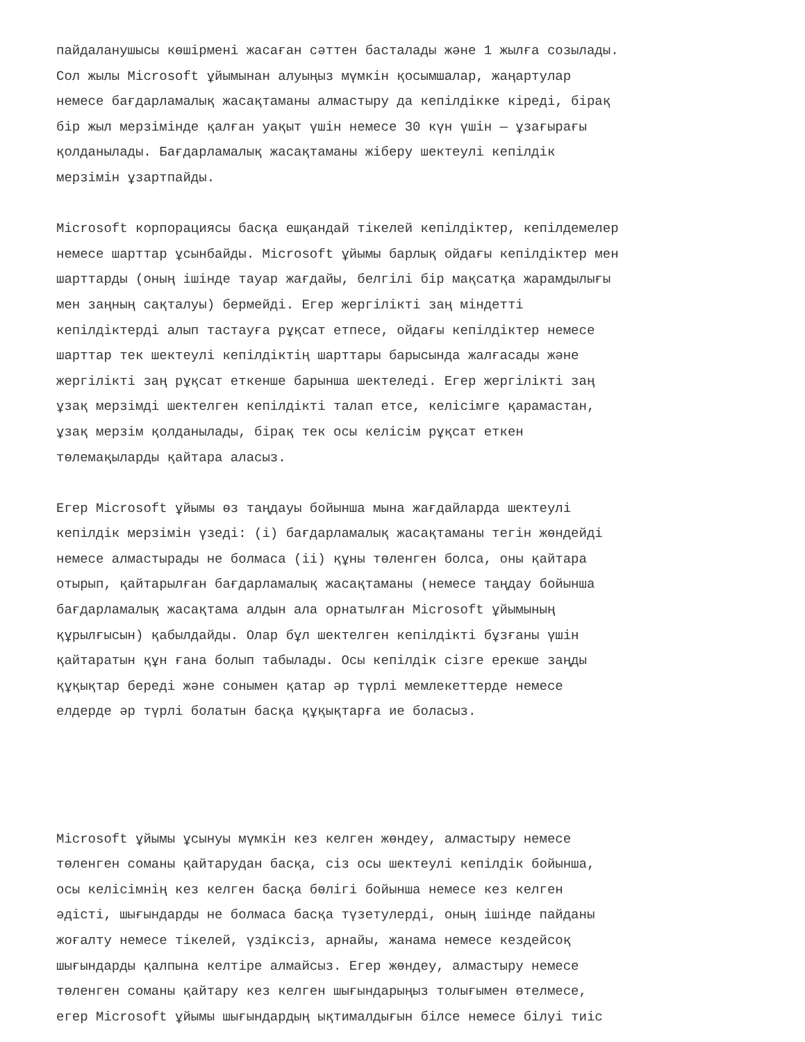пайдаланушысы көшірмені жасаған сәттен басталады және 1 жылға созылады. Сол жылы Microsoft ұйымынан алуыңыз мүмкін қосымшалар, жаңартулар немесе бағдарламалық жасақтаманы алмастыру да кепілдікке кіреді, бірақ бір жыл мерзімінде қалған уақыт үшін немесе 30 күн үшін — ұзағырағы қолданылады. Бағдарламалық жасақтаманы жіберу шектеулі кепілдік мерзімін ұзартпайды.
Microsoft корпорациясы басқа ешқандай тікелей кепілдіктер, кепілдемелер немесе шарттар ұсынбайды. Microsoft ұйымы барлық ойдағы кепілдіктер мен шарттарды (оның ішінде тауар жағдайы, белгілі бір мақсатқа жарамдылығы мен заңның сақталуы) бермейді. Егер жергілікті заң міндетті кепілдіктерді алып тастауға рұқсат етпесе, ойдағы кепілдіктер немесе шарттар тек шектеулі кепілдіктің шарттары барысында жалғасады және жергілікті заң рұқсат еткенше барынша шектеледі. Егер жергілікті заң ұзақ мерзімді шектелген кепілдікті талап етсе, келісімге қарамастан, ұзақ мерзім қолданылады, бірақ тек осы келісім рұқсат еткен төлемақыларды қайтара аласыз.
Егер Microsoft ұйымы өз таңдауы бойынша мына жағдайларда шектеулі кепілдік мерзімін үзеді: (i) бағдарламалық жасақтаманы тегін жөндейді немесе алмастырады не болмаса (ii) құны төленген болса, оны қайтара отырып, қайтарылған бағдарламалық жасақтаманы (немесе таңдау бойынша бағдарламалық жасақтама алдын ала орнатылған Microsoft ұйымының құрылғысын) қабылдайды. Олар бұл шектелген кепілдікті бұзғаны үшін қайтаратын құн ғана болып табылады. Осы кепілдік сізге ерекше заңды құқықтар береді және сонымен қатар әр түрлі мемлекеттерде немесе елдерде әр түрлі болатын басқа құқықтарға ие боласыз.
Microsoft ұйымы ұсынуы мүмкін кез келген жөндеу, алмастыру немесе төленген соманы қайтарудан басқа, сіз осы шектеулі кепілдік бойынша, осы келісімнің кез келген басқа бөлігі бойынша немесе кез келген әдісті, шығындарды не болмаса басқа түзетулерді, оның ішінде пайданы жоғалту немесе тікелей, үздіксіз, арнайы, жанама немесе кездейсоқ шығындарды қалпына келтіре алмайсыз. Егер жөндеу, алмастыру немесе төленген соманы қайтару кез келген шығындарыңыз толығымен өтелмесе, егер Microsoft ұйымы шығындардың ықтималдығын білсе немесе білуі тиіс